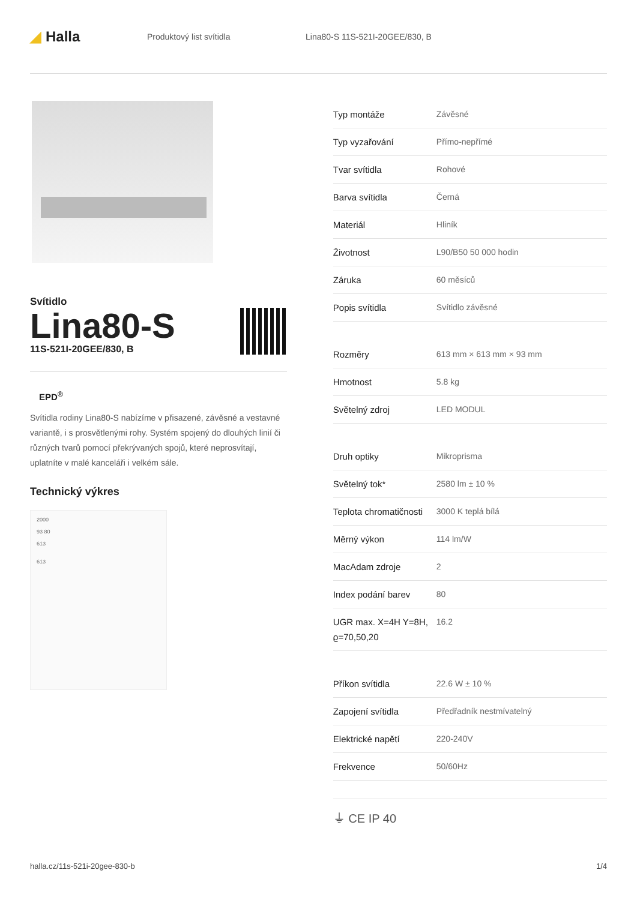◢ Halla
Produktový list svítidla Lina80-S 11S-521I-20GEE/830, B
Svítidlo
Lina80-S
11S-521I-20GEE/830, B
EPD<sup>®</sup>
Svítidla rodiny Lina80-S nabízíme v přisazené, závěsné a vestavné variantě, i s prosvětlenými rohy. Systém spojený do dlouhých linií či různých tvarů pomocí překrývaných spojů, které neprosvítají, uplatníte v malé kanceláři i velkém sále.
Technický výkres
2000
93 80
613
613
| Typ montáže | Závěsné |
| Typ vyzařování | Přímo-nepřímé |
| Tvar svítidla | Rohové |
| Barva svítidla | Černá |
| Materiál | Hliník |
| Životnost | L90/B50 50 000 hodin |
| Záruka | 60 měsíců |
| Popis svítidla | Svítidlo závěsné |
| Rozměry | 613 mm × 613 mm × 93 mm |
| Hmotnost | 5.8 kg |
| Světelný zdroj | LED MODUL |
| Druh optiky | Mikroprisma |
| Světelný tok* | 2580 lm ± 10 % |
| Teplota chromatičnosti | 3000 K teplá bílá |
| Měrný výkon | 114 lm/W |
| MacAdam zdroje | 2 |
| Index podání barev | 80 |
| UGR max. X=4H Y=8H, ϱ=70,50,20 | 16.2 |
| Příkon svítidla | 22.6 W ± 10 % |
| Zapojení svítidla | Předřadník nestmívatelný |
| Elektrické napětí | 220-240V |
| Frekvence | 50/60Hz |
⏚ CE IP 40
halla.cz/11s-521i-20gee-830-b 1/4